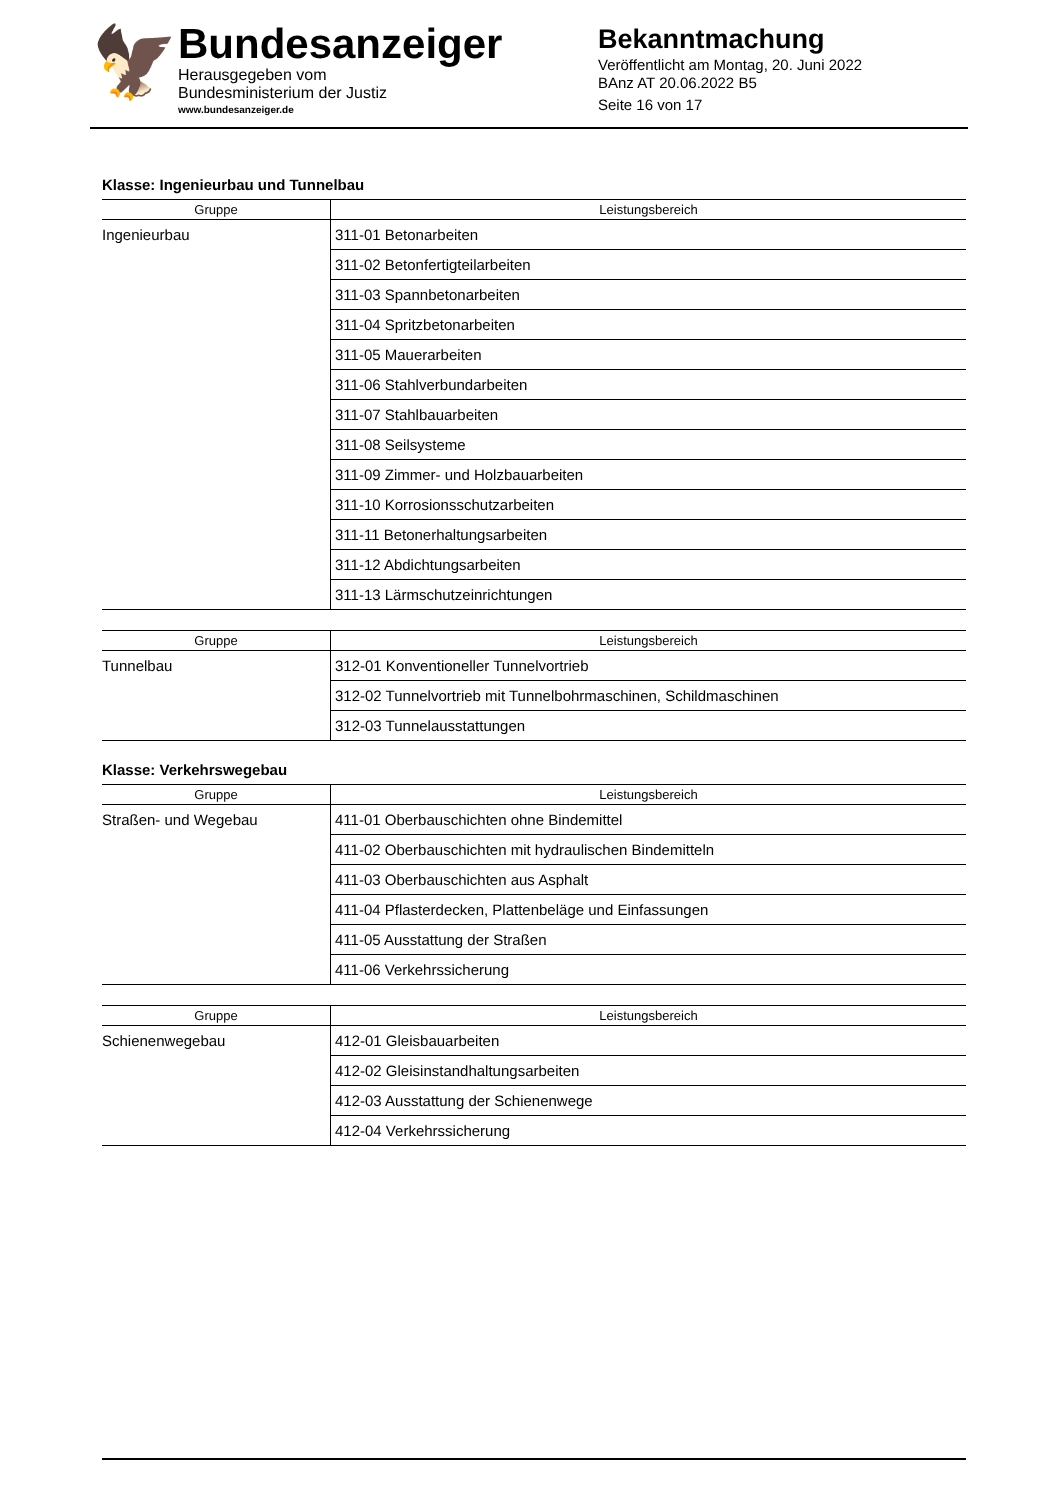🦅
Bundesanzeiger
Herausgegeben vom
Bundesministerium der Justiz
www.bundesanzeiger.de
Bekanntmachung
Veröffentlicht am Montag, 20. Juni 2022
BAnz AT 20.06.2022 B5
Seite 16 von 17
Klasse: Ingenieurbau und Tunnelbau
| Gruppe | Leistungsbereich |
| --- | --- |
| Ingenieurbau | 311-01 Betonarbeiten |
| | 311-02 Betonfertigteilarbeiten |
| | 311-03 Spannbetonarbeiten |
| | 311-04 Spritzbetonarbeiten |
| | 311-05 Mauerarbeiten |
| | 311-06 Stahlverbundarbeiten |
| | 311-07 Stahlbauarbeiten |
| | 311-08 Seilsysteme |
| | 311-09 Zimmer- und Holzbauarbeiten |
| | 311-10 Korrosionsschutzarbeiten |
| | 311-11 Betonerhaltungsarbeiten |
| | 311-12 Abdichtungsarbeiten |
| | 311-13 Lärmschutzeinrichtungen |
| Gruppe | Leistungsbereich |
| --- | --- |
| Tunnelbau | 312-01 Konventioneller Tunnelvortrieb |
| | 312-02 Tunnelvortrieb mit Tunnelbohrmaschinen, Schildmaschinen |
| | 312-03 Tunnelausstattungen |
Klasse: Verkehrswegebau
| Gruppe | Leistungsbereich |
| --- | --- |
| Straßen- und Wegebau | 411-01 Oberbauschichten ohne Bindemittel |
| | 411-02 Oberbauschichten mit hydraulischen Bindemitteln |
| | 411-03 Oberbauschichten aus Asphalt |
| | 411-04 Pflasterdecken, Plattenbeläge und Einfassungen |
| | 411-05 Ausstattung der Straßen |
| | 411-06 Verkehrssicherung |
| Gruppe | Leistungsbereich |
| --- | --- |
| Schienenwegebau | 412-01 Gleisbauarbeiten |
| | 412-02 Gleisinstandhaltungsarbeiten |
| | 412-03 Ausstattung der Schienenwege |
| | 412-04 Verkehrssicherung |